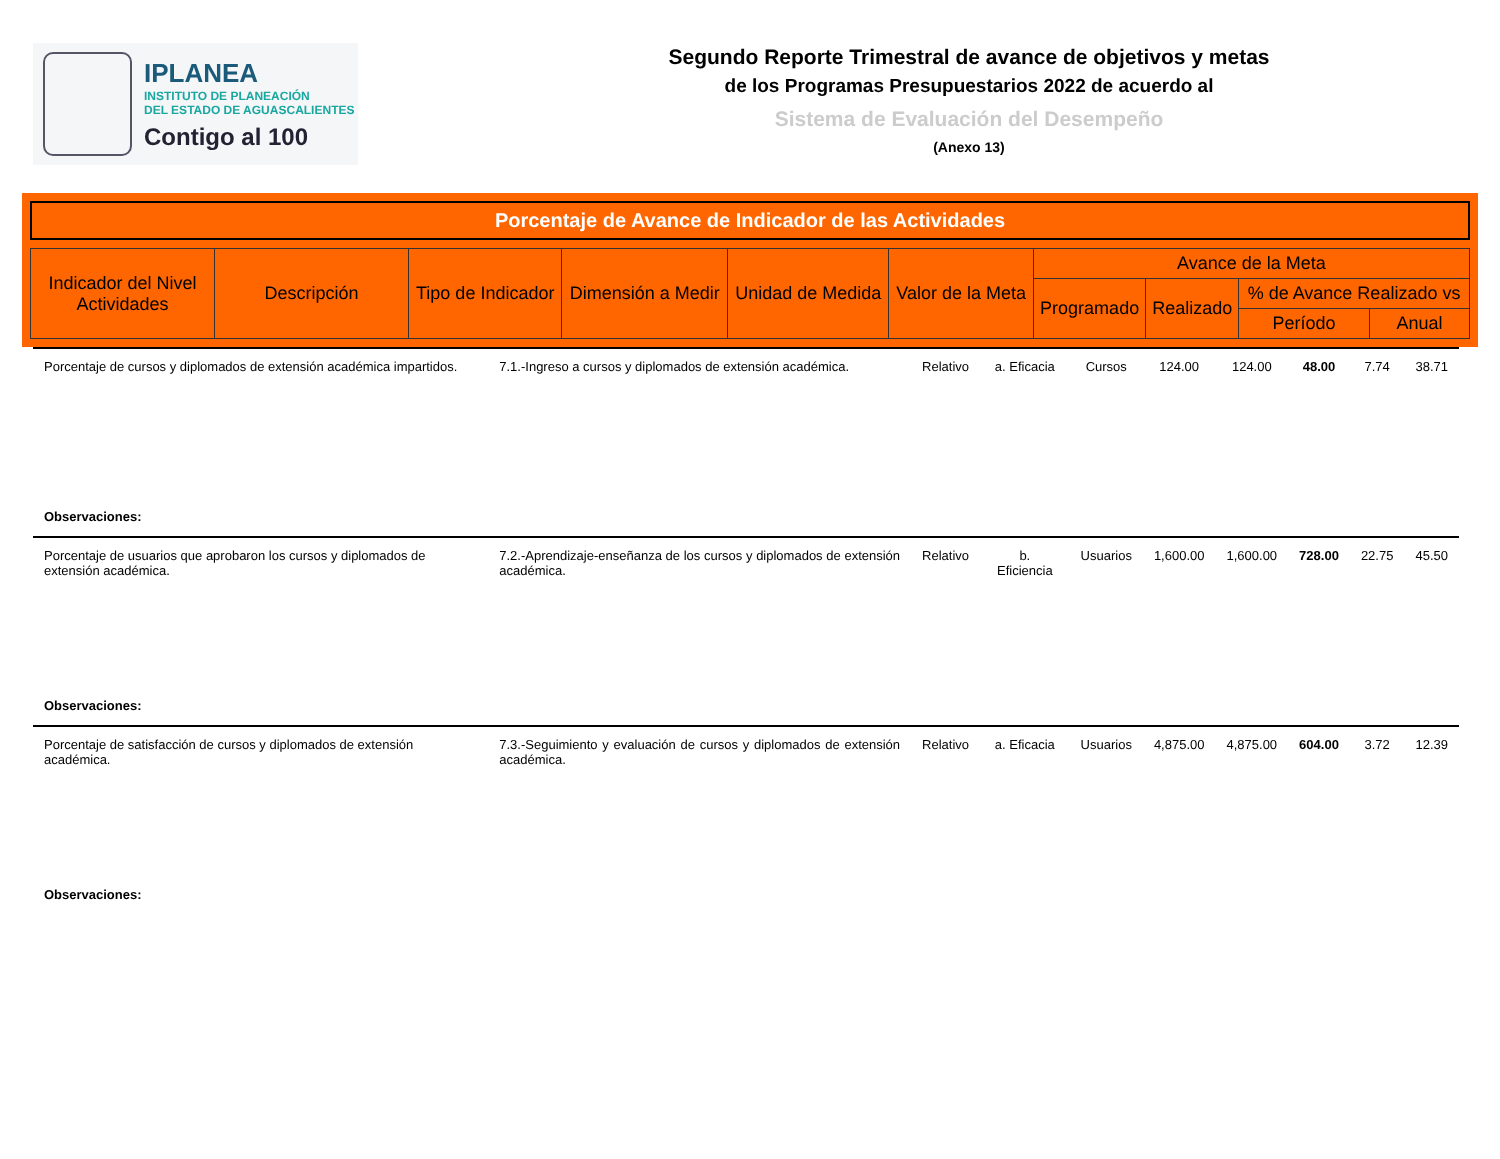IPLANEA
INSTITUTO DE PLANEACIÓN
DEL ESTADO DE AGUASCALIENTES
Contigo al 100
Segundo Reporte Trimestral de avance de objetivos y metas
de los Programas Presupuestarios 2022 de acuerdo al
Sistema de Evaluación del Desempeño
(Anexo 13)
Porcentaje de Avance de Indicador de las Actividades
| Indicador del Nivel Actividades | Descripción | Tipo de Indicador | Dimensión a Medir | Unidad de Medida | Valor de la Meta | Avance de la Meta | | | |
| --- | --- | --- | --- | --- | --- | --- | --- | --- | --- |
| | | | | | | Programado | Realizado | % de Avance Realizado vs | |
| | | | | | | | | Período | Anual |
| Porcentaje de cursos y diplomados de extensión académica impartidos. | 7.1.-Ingreso a cursos y diplomados de extensión académica. | Relativo | a. Eficacia | Cursos | 124.00 | 124.00 | 48.00 | 7.74 | 38.71 |
| Observaciones: | | | | | | | | | |
| Porcentaje de usuarios que aprobaron los cursos y diplomados de extensión académica. | 7.2.-Aprendizaje-enseñanza de los cursos y diplomados de extensión académica. | Relativo | b. Eficiencia | Usuarios | 1,600.00 | 1,600.00 | 728.00 | 22.75 | 45.50 |
| Observaciones: | | | | | | | | | |
| Porcentaje de satisfacción de cursos y diplomados de extensión académica. | 7.3.-Seguimiento y evaluación de cursos y diplomados de extensión académica. | Relativo | a. Eficacia | Usuarios | 4,875.00 | 4,875.00 | 604.00 | 3.72 | 12.39 |
| Observaciones: | | | | | | | | | |